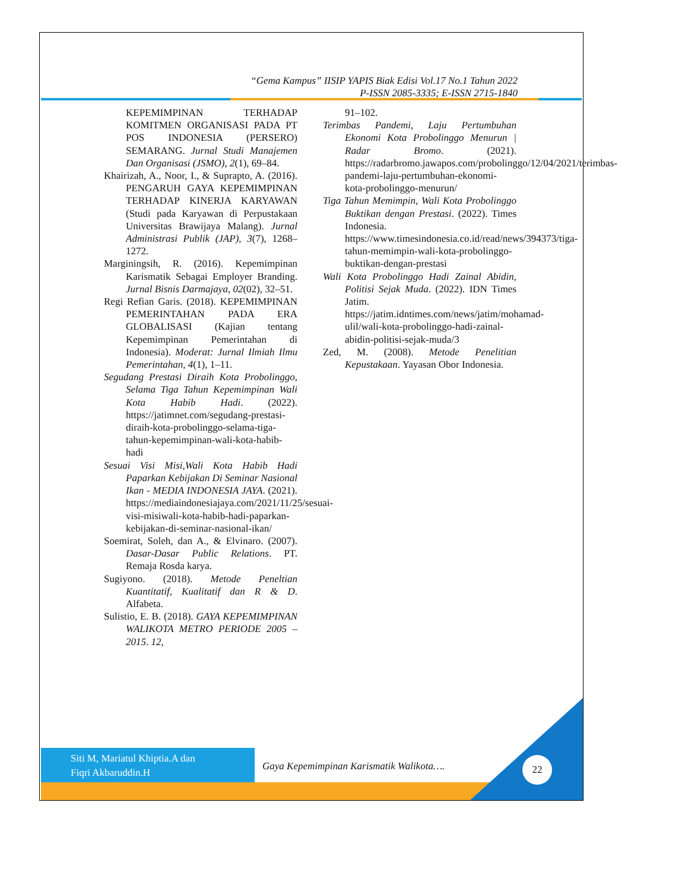“Gema Kampus” IISIP YAPIS Biak Edisi Vol.17 No.1 Tahun 2022
P-ISSN 2085-3335; E-ISSN 2715-1840
KEPEMIMPINAN TERHADAP KOMITMEN ORGANISASI PADA PT POS INDONESIA (PERSERO) SEMARANG. Jurnal Studi Manajemen Dan Organisasi (JSMO), 2(1), 69–84.
Khairizah, A., Noor, I., & Suprapto, A. (2016). PENGARUH GAYA KEPEMIMPINAN TERHADAP KINERJA KARYAWAN (Studi pada Karyawan di Perpustakaan Universitas Brawijaya Malang). Jurnal Administrasi Publik (JAP), 3(7), 1268–1272.
Marginingsih, R. (2016). Kepemimpinan Karismatik Sebagai Employer Branding. Jurnal Bisnis Darmajaya, 02(02), 32–51.
Regi Refian Garis. (2018). KEPEMIMPINAN PEMERINTAHAN PADA ERA GLOBALISASI (Kajian tentang Kepemimpinan Pemerintahan di Indonesia). Moderat: Jurnal Ilmiah Ilmu Pemerintahan, 4(1), 1–11.
Segudang Prestasi Diraih Kota Probolinggo, Selama Tiga Tahun Kepemimpinan Wali Kota Habib Hadi. (2022). https://jatimnet.com/segudang-prestasi-diraih-kota-probolinggo-selama-tiga-tahun-kepemimpinan-wali-kota-habib-hadi
Sesuai Visi Misi,Wali Kota Habib Hadi Paparkan Kebijakan Di Seminar Nasional Ikan - MEDIA INDONESIA JAYA. (2021). https://mediaindonesiajaya.com/2021/11/25/sesuai-visi-misiwali-kota-habib-hadi-paparkan-kebijakan-di-seminar-nasional-ikan/
Soemirat, Soleh, dan A., & Elvinaro. (2007). Dasar-Dasar Public Relations. PT. Remaja Rosda karya.
Sugiyono. (2018). Metode Peneltian Kuantitatif, Kualitatif dan R & D. Alfabeta.
Sulistio, E. B. (2018). GAYA KEPEMIMPINAN WALIKOTA METRO PERIODE 2005 – 2015. 12,
91–102.
Terimbas Pandemi, Laju Pertumbuhan Ekonomi Kota Probolinggo Menurun | Radar Bromo. (2021). https://radarbromo.jawapos.com/probolinggo/12/04/2021/terimbas-pandemi-laju-pertumbuhan-ekonomi-kota-probolinggo-menurun/
Tiga Tahun Memimpin, Wali Kota Probolinggo Buktikan dengan Prestasi. (2022). Times Indonesia. https://www.timesindonesia.co.id/read/news/394373/tiga-tahun-memimpin-wali-kota-probolinggo-buktikan-dengan-prestasi
Wali Kota Probolinggo Hadi Zainal Abidin, Politisi Sejak Muda. (2022). IDN Times Jatim. https://jatim.idntimes.com/news/jatim/mohamad-ulil/wali-kota-probolinggo-hadi-zainal-abidin-politisi-sejak-muda/3
Zed, M. (2008). Metode Penelitian Kepustakaan. Yayasan Obor Indonesia.
Siti M, Mariatul Khiptia.A dan
Fiqri Akbaruddin.H
Gaya Kepemimpinan Karismatik Walikota….
22